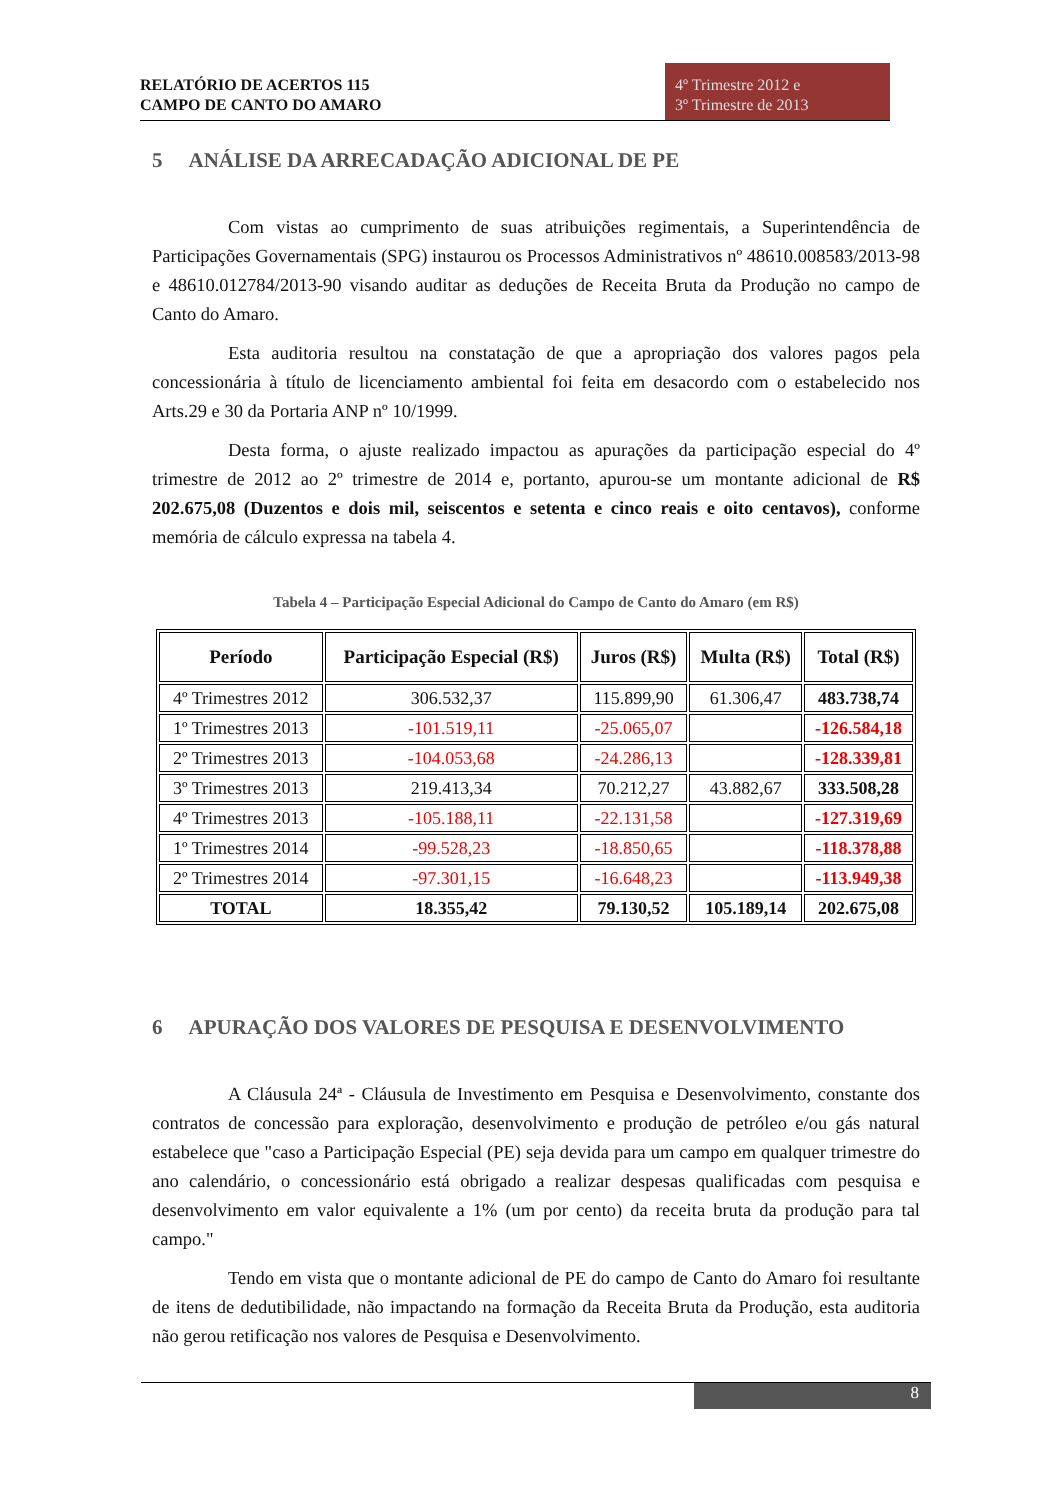RELATÓRIO DE ACERTOS 115
CAMPO DE CANTO DO AMARO
4º Trimestre 2012 e
3º Trimestre de 2013
5 ANÁLISE DA ARRECADAÇÃO ADICIONAL DE PE
Com vistas ao cumprimento de suas atribuições regimentais, a Superintendência de Participações Governamentais (SPG) instaurou os Processos Administrativos nº 48610.008583/2013-98 e 48610.012784/2013-90 visando auditar as deduções de Receita Bruta da Produção no campo de Canto do Amaro.
Esta auditoria resultou na constatação de que a apropriação dos valores pagos pela concessionária à título de licenciamento ambiental foi feita em desacordo com o estabelecido nos Arts.29 e 30 da Portaria ANP nº 10/1999.
Desta forma, o ajuste realizado impactou as apurações da participação especial do 4º trimestre de 2012 ao 2º trimestre de 2014 e, portanto, apurou-se um montante adicional de R$ 202.675,08 (Duzentos e dois mil, seiscentos e setenta e cinco reais e oito centavos), conforme memória de cálculo expressa na tabela 4.
Tabela 4 – Participação Especial Adicional do Campo de Canto do Amaro (em R$)
| Período | Participação Especial (R$) | Juros (R$) | Multa (R$) | Total (R$) |
| --- | --- | --- | --- | --- |
| 4º Trimestres 2012 | 306.532,37 | 115.899,90 | 61.306,47 | 483.738,74 |
| 1º Trimestres 2013 | -101.519,11 | -25.065,07 | | -126.584,18 |
| 2º Trimestres 2013 | -104.053,68 | -24.286,13 | | -128.339,81 |
| 3º Trimestres 2013 | 219.413,34 | 70.212,27 | 43.882,67 | 333.508,28 |
| 4º Trimestres 2013 | -105.188,11 | -22.131,58 | | -127.319,69 |
| 1º Trimestres 2014 | -99.528,23 | -18.850,65 | | -118.378,88 |
| 2º Trimestres 2014 | -97.301,15 | -16.648,23 | | -113.949,38 |
| TOTAL | 18.355,42 | 79.130,52 | 105.189,14 | 202.675,08 |
6 APURAÇÃO DOS VALORES DE PESQUISA E DESENVOLVIMENTO
A Cláusula 24ª - Cláusula de Investimento em Pesquisa e Desenvolvimento, constante dos contratos de concessão para exploração, desenvolvimento e produção de petróleo e/ou gás natural estabelece que "caso a Participação Especial (PE) seja devida para um campo em qualquer trimestre do ano calendário, o concessionário está obrigado a realizar despesas qualificadas com pesquisa e desenvolvimento em valor equivalente a 1% (um por cento) da receita bruta da produção para tal campo."
Tendo em vista que o montante adicional de PE do campo de Canto do Amaro foi resultante de itens de dedutibilidade, não impactando na formação da Receita Bruta da Produção, esta auditoria não gerou retificação nos valores de Pesquisa e Desenvolvimento.
8